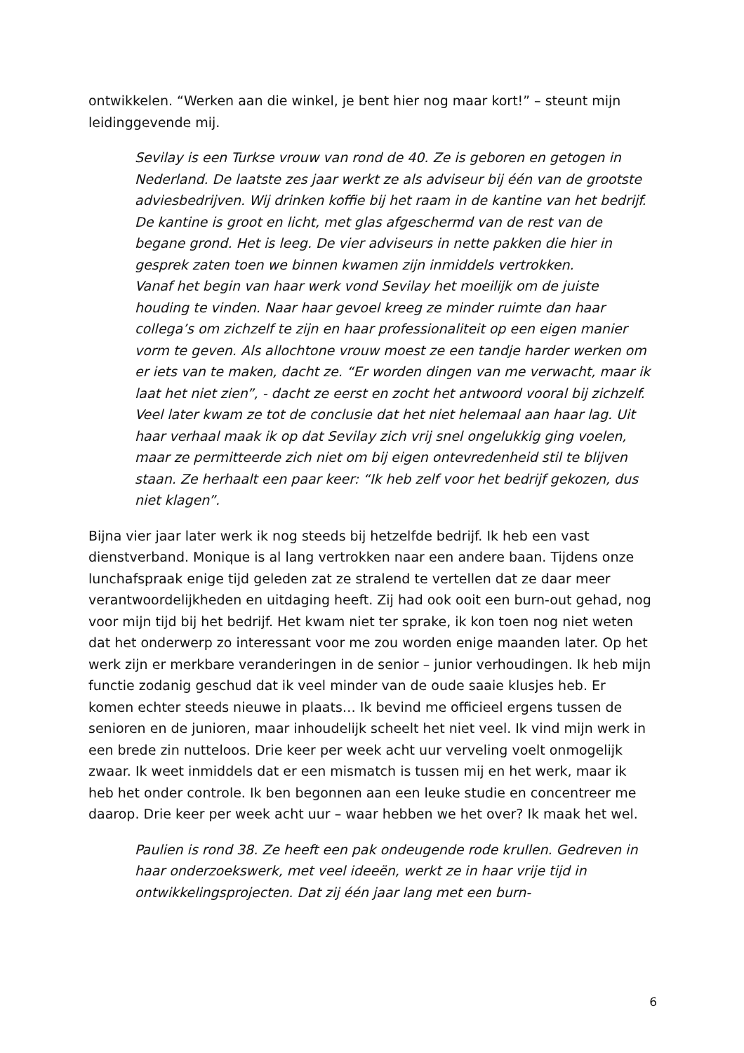ontwikkelen. “Werken aan die winkel, je bent hier nog maar kort!” – steunt mijn leidinggevende mij.
Sevilay is een Turkse vrouw van rond de 40. Ze is geboren en getogen in Nederland. De laatste zes jaar werkt ze als adviseur bij één van de grootste adviesbedrijven. Wij drinken koffie bij het raam in de kantine van het bedrijf. De kantine is groot en licht, met glas afgeschermd van de rest van de begane grond. Het is leeg. De vier adviseurs in nette pakken die hier in gesprek zaten toen we binnen kwamen zijn inmiddels vertrokken.
Vanaf het begin van haar werk vond Sevilay het moeilijk om de juiste houding te vinden. Naar haar gevoel kreeg ze minder ruimte dan haar collega’s om zichzelf te zijn en haar professionaliteit op een eigen manier vorm te geven. Als allochtone vrouw moest ze een tandje harder werken om er iets van te maken, dacht ze. “Er worden dingen van me verwacht, maar ik laat het niet zien”, - dacht ze eerst en zocht het antwoord vooral bij zichzelf. Veel later kwam ze tot de conclusie dat het niet helemaal aan haar lag. Uit haar verhaal maak ik op dat Sevilay zich vrij snel ongelukkig ging voelen, maar ze permitteerde zich niet om bij eigen ontevredenheid stil te blijven staan. Ze herhaalt een paar keer: “Ik heb zelf voor het bedrijf gekozen, dus niet klagen”.
Bijna vier jaar later werk ik nog steeds bij hetzelfde bedrijf. Ik heb een vast dienstverband. Monique is al lang vertrokken naar een andere baan. Tijdens onze lunchafspraak enige tijd geleden zat ze stralend te vertellen dat ze daar meer verantwoordelijkheden en uitdaging heeft. Zij had ook ooit een burn-out gehad, nog voor mijn tijd bij het bedrijf. Het kwam niet ter sprake, ik kon toen nog niet weten dat het onderwerp zo interessant voor me zou worden enige maanden later. Op het werk zijn er merkbare veranderingen in de senior – junior verhoudingen. Ik heb mijn functie zodanig geschud dat ik veel minder van de oude saaie klusjes heb. Er komen echter steeds nieuwe in plaats… Ik bevind me officieel ergens tussen de senioren en de junioren, maar inhoudelijk scheelt het niet veel. Ik vind mijn werk in een brede zin nutteloos. Drie keer per week acht uur verveling voelt onmogelijk zwaar. Ik weet inmiddels dat er een mismatch is tussen mij en het werk, maar ik heb het onder controle. Ik ben begonnen aan een leuke studie en concentreer me daarop. Drie keer per week acht uur – waar hebben we het over? Ik maak het wel.
Paulien is rond 38. Ze heeft een pak ondeugende rode krullen. Gedreven in haar onderzoekswerk, met veel ideeën, werkt ze in haar vrije tijd in ontwikkelingsprojecten. Dat zij één jaar lang met een burn-
6